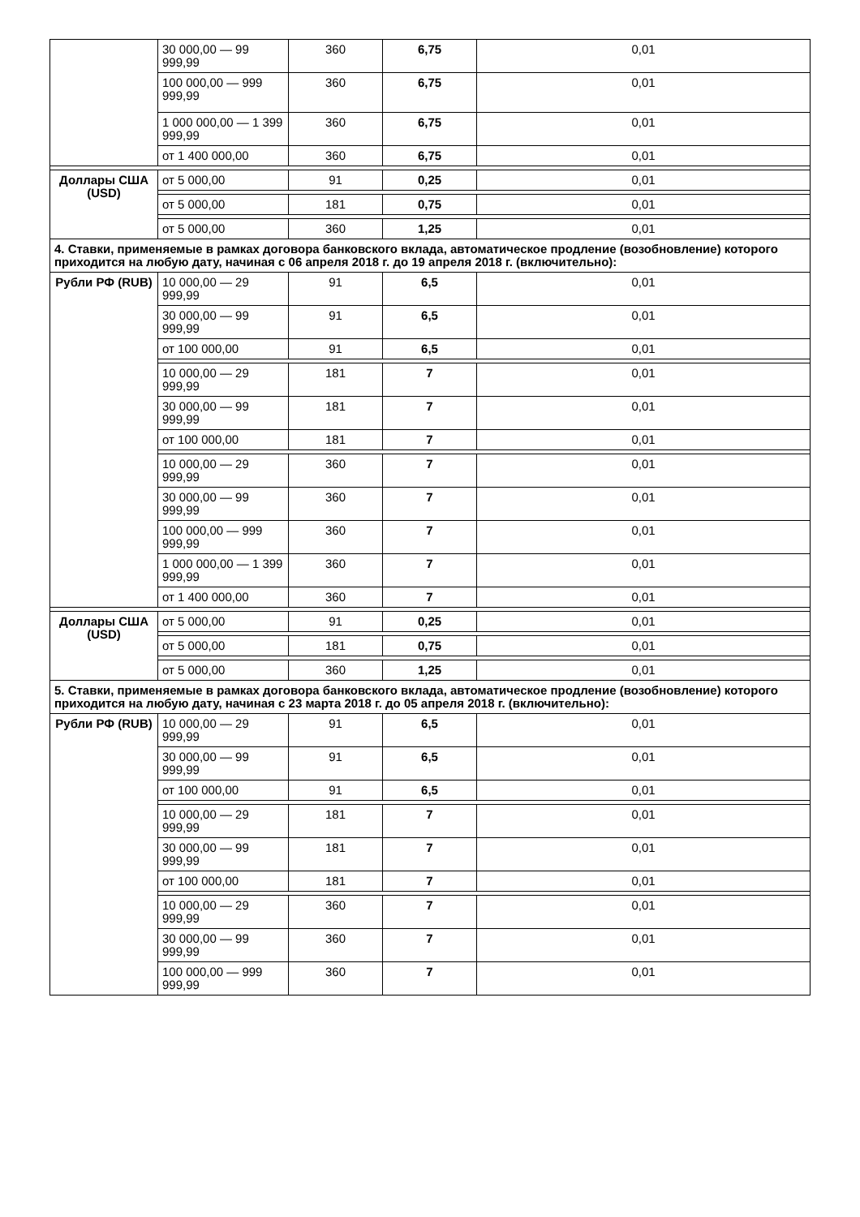| | 30 000,00 — 99 999,99 | 360 | 6,75 | 0,01 |
| | 100 000,00 — 999 999,99 | 360 | 6,75 | 0,01 |
| | 1 000 000,00 — 1 399 999,99 | 360 | 6,75 | 0,01 |
| | от 1 400 000,00 | 360 | 6,75 | 0,01 |
| Доллары США (USD) | от 5 000,00 | 91 | 0,25 | 0,01 |
| | от 5 000,00 | 181 | 0,75 | 0,01 |
| | от 5 000,00 | 360 | 1,25 | 0,01 |
| 4. Ставки, применяемые в рамках договора банковского вклада, автоматическое продление (возобновление) которого приходится на любую дату, начиная с 06 апреля 2018 г. до 19 апреля 2018 г. (включительно): | | | | |
| Рубли РФ (RUB) | 10 000,00 — 29 999,99 | 91 | 6,5 | 0,01 |
| | 30 000,00 — 99 999,99 | 91 | 6,5 | 0,01 |
| | от 100 000,00 | 91 | 6,5 | 0,01 |
| | 10 000,00 — 29 999,99 | 181 | 7 | 0,01 |
| | 30 000,00 — 99 999,99 | 181 | 7 | 0,01 |
| | от 100 000,00 | 181 | 7 | 0,01 |
| | 10 000,00 — 29 999,99 | 360 | 7 | 0,01 |
| | 30 000,00 — 99 999,99 | 360 | 7 | 0,01 |
| | 100 000,00 — 999 999,99 | 360 | 7 | 0,01 |
| | 1 000 000,00 — 1 399 999,99 | 360 | 7 | 0,01 |
| | от 1 400 000,00 | 360 | 7 | 0,01 |
| Доллары США (USD) | от 5 000,00 | 91 | 0,25 | 0,01 |
| | от 5 000,00 | 181 | 0,75 | 0,01 |
| | от 5 000,00 | 360 | 1,25 | 0,01 |
| 5. Ставки, применяемые в рамках договора банковского вклада, автоматическое продление (возобновление) которого приходится на любую дату, начиная с 23 марта 2018 г. до 05 апреля 2018 г. (включительно): | | | | |
| Рубли РФ (RUB) | 10 000,00 — 29 999,99 | 91 | 6,5 | 0,01 |
| | 30 000,00 — 99 999,99 | 91 | 6,5 | 0,01 |
| | от 100 000,00 | 91 | 6,5 | 0,01 |
| | 10 000,00 — 29 999,99 | 181 | 7 | 0,01 |
| | 30 000,00 — 99 999,99 | 181 | 7 | 0,01 |
| | от 100 000,00 | 181 | 7 | 0,01 |
| | 10 000,00 — 29 999,99 | 360 | 7 | 0,01 |
| | 30 000,00 — 99 999,99 | 360 | 7 | 0,01 |
| | 100 000,00 — 999 999,99 | 360 | 7 | 0,01 |